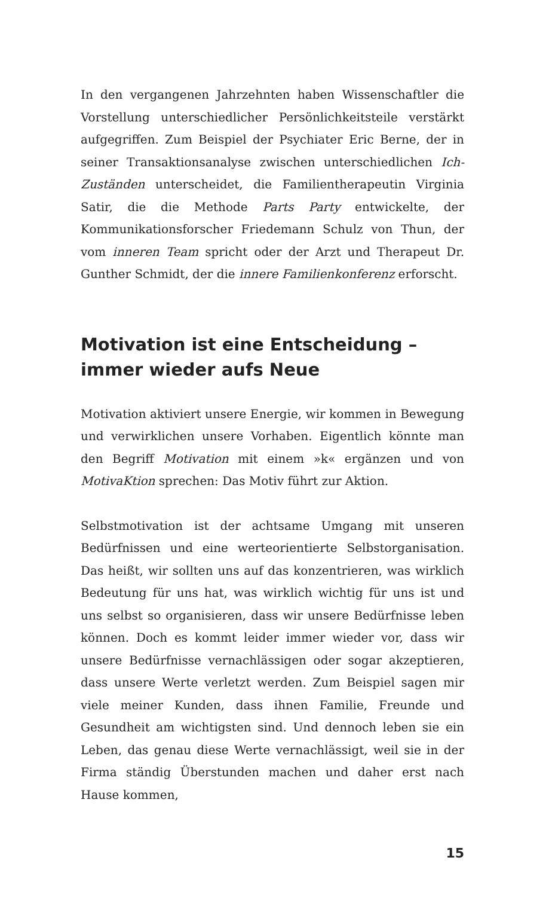In den vergangenen Jahrzehnten haben Wissenschaftler die Vorstellung unterschiedlicher Persönlichkeitsteile verstärkt aufgegriffen. Zum Beispiel der Psychiater Eric Berne, der in seiner Transaktionsanalyse zwischen unterschiedlichen Ich-Zuständen unterscheidet, die Familientherapeutin Virginia Satir, die die Methode Parts Party entwickelte, der Kommunikationsforscher Friedemann Schulz von Thun, der vom inneren Team spricht oder der Arzt und Therapeut Dr. Gunther Schmidt, der die innere Familienkonferenz erforscht.
Motivation ist eine Entscheidung –
immer wieder aufs Neue
Motivation aktiviert unsere Energie, wir kommen in Bewegung und verwirklichen unsere Vorhaben. Eigentlich könnte man den Begriff Motivation mit einem »k« ergänzen und von MotivaKtion sprechen: Das Motiv führt zur Aktion.
Selbstmotivation ist der achtsame Umgang mit unseren Bedürfnissen und eine werteorientierte Selbstorganisation. Das heißt, wir sollten uns auf das konzentrieren, was wirklich Bedeutung für uns hat, was wirklich wichtig für uns ist und uns selbst so organisieren, dass wir unsere Bedürfnisse leben können. Doch es kommt leider immer wieder vor, dass wir unsere Bedürfnisse vernachlässigen oder sogar akzeptieren, dass unsere Werte verletzt werden. Zum Beispiel sagen mir viele meiner Kunden, dass ihnen Familie, Freunde und Gesundheit am wichtigsten sind. Und dennoch leben sie ein Leben, das genau diese Werte vernachlässigt, weil sie in der Firma ständig Überstunden machen und daher erst nach Hause kommen,
15